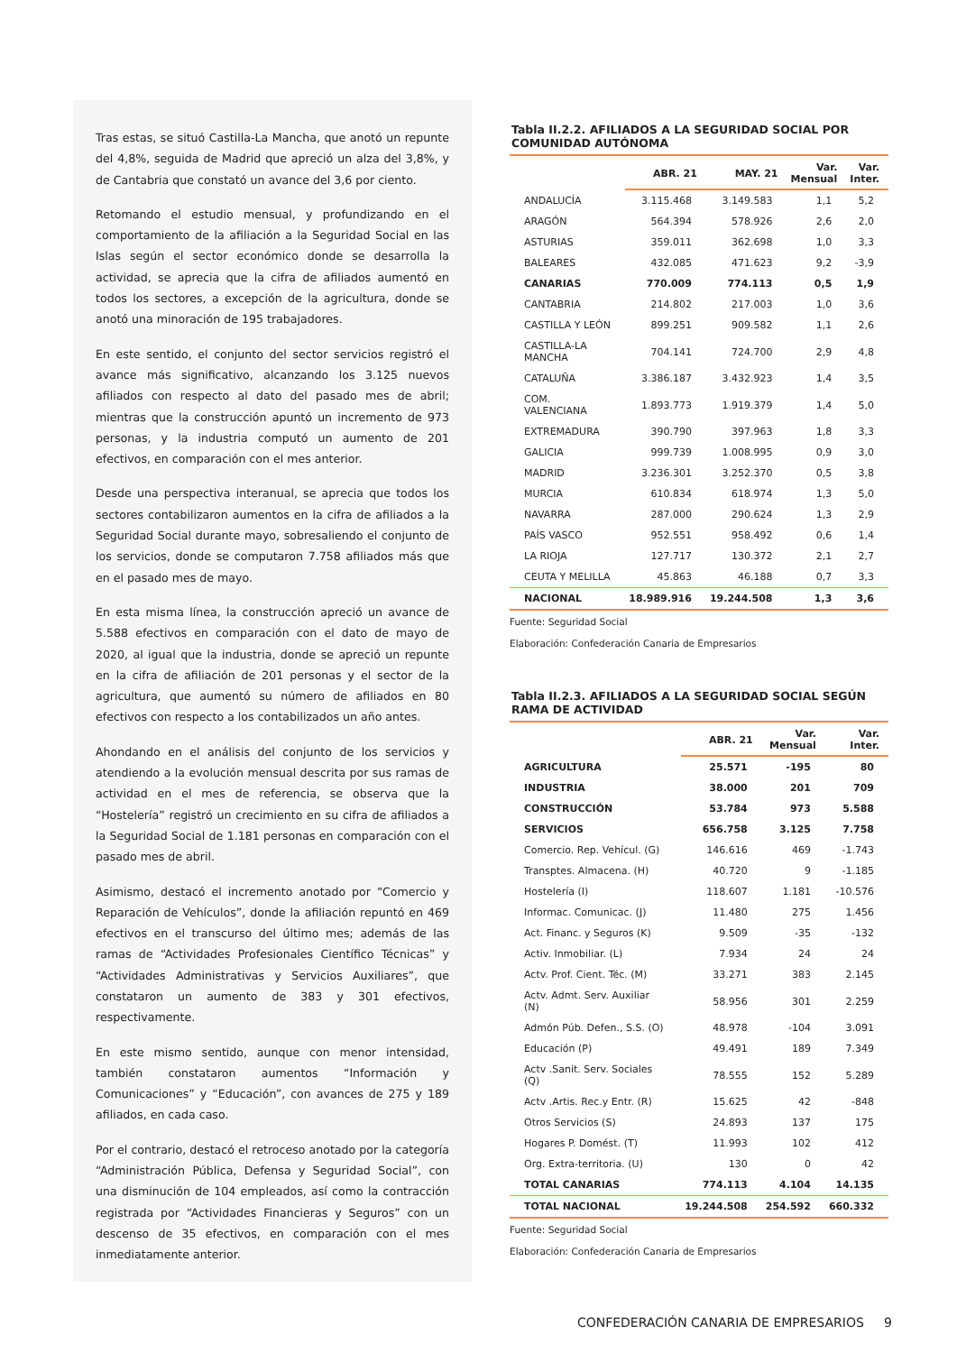Tras estas, se situó Castilla-La Mancha, que anotó un repunte del 4,8%, seguida de Madrid que apreció un alza del 3,8%, y de Cantabria que constató un avance del 3,6 por ciento.
Retomando el estudio mensual, y profundizando en el comportamiento de la afiliación a la Seguridad Social en las Islas según el sector económico donde se desarrolla la actividad, se aprecia que la cifra de afiliados aumentó en todos los sectores, a excepción de la agricultura, donde se anotó una minoración de 195 trabajadores.
En este sentido, el conjunto del sector servicios registró el avance más significativo, alcanzando los 3.125 nuevos afiliados con respecto al dato del pasado mes de abril; mientras que la construcción apuntó un incremento de 973 personas, y la industria computó un aumento de 201 efectivos, en comparación con el mes anterior.
Desde una perspectiva interanual, se aprecia que todos los sectores contabilizaron aumentos en la cifra de afiliados a la Seguridad Social durante mayo, sobresaliendo el conjunto de los servicios, donde se computaron 7.758 afiliados más que en el pasado mes de mayo.
En esta misma línea, la construcción apreció un avance de 5.588 efectivos en comparación con el dato de mayo de 2020, al igual que la industria, donde se apreció un repunte en la cifra de afiliación de 201 personas y el sector de la agricultura, que aumentó su número de afiliados en 80 efectivos con respecto a los contabilizados un año antes.
Ahondando en el análisis del conjunto de los servicios y atendiendo a la evolución mensual descrita por sus ramas de actividad en el mes de referencia, se observa que la “Hostelería” registró un crecimiento en su cifra de afiliados a la Seguridad Social de 1.181 personas en comparación con el pasado mes de abril.
Asimismo, destacó el incremento anotado por “Comercio y Reparación de Vehículos”, donde la afiliación repuntó en 469 efectivos en el transcurso del último mes; además de las ramas de “Actividades Profesionales Científico Técnicas” y “Actividades Administrativas y Servicios Auxiliares”, que constataron un aumento de 383 y 301 efectivos, respectivamente.
En este mismo sentido, aunque con menor intensidad, también constataron aumentos “Información y Comunicaciones” y “Educación”, con avances de 275 y 189 afiliados, en cada caso.
Por el contrario, destacó el retroceso anotado por la categoría “Administración Pública, Defensa y Seguridad Social”, con una disminución de 104 empleados, así como la contracción registrada por “Actividades Financieras y Seguros” con un descenso de 35 efectivos, en comparación con el mes inmediatamente anterior.
Tabla II.2.2. AFILIADOS A LA SEGURIDAD SOCIAL POR COMUNIDAD AUTÓNOMA
| | ABR. 21 | MAY. 21 | Var. Mensual | Var. Inter. |
| --- | --- | --- | --- | --- |
| ANDALUCÍA | 3.115.468 | 3.149.583 | 1,1 | 5,2 |
| ARAGÓN | 564.394 | 578.926 | 2,6 | 2,0 |
| ASTURIAS | 359.011 | 362.698 | 1,0 | 3,3 |
| BALEARES | 432.085 | 471.623 | 9,2 | -3,9 |
| CANARIAS | 770.009 | 774.113 | 0,5 | 1,9 |
| CANTABRIA | 214.802 | 217.003 | 1,0 | 3,6 |
| CASTILLA Y LEÓN | 899.251 | 909.582 | 1,1 | 2,6 |
| CASTILLA-LA MANCHA | 704.141 | 724.700 | 2,9 | 4,8 |
| CATALUÑA | 3.386.187 | 3.432.923 | 1,4 | 3,5 |
| COM. VALENCIANA | 1.893.773 | 1.919.379 | 1,4 | 5,0 |
| EXTREMADURA | 390.790 | 397.963 | 1,8 | 3,3 |
| GALICIA | 999.739 | 1.008.995 | 0,9 | 3,0 |
| MADRID | 3.236.301 | 3.252.370 | 0,5 | 3,8 |
| MURCIA | 610.834 | 618.974 | 1,3 | 5,0 |
| NAVARRA | 287.000 | 290.624 | 1,3 | 2,9 |
| PAÍS VASCO | 952.551 | 958.492 | 0,6 | 1,4 |
| LA RIOJA | 127.717 | 130.372 | 2,1 | 2,7 |
| CEUTA Y MELILLA | 45.863 | 46.188 | 0,7 | 3,3 |
| NACIONAL | 18.989.916 | 19.244.508 | 1,3 | 3,6 |
Fuente: Seguridad Social
Elaboración: Confederación Canaria de Empresarios
Tabla II.2.3. AFILIADOS A LA SEGURIDAD SOCIAL SEGÚN RAMA DE ACTIVIDAD
| | ABR. 21 | Var. Mensual | Var. Inter. |
| --- | --- | --- | --- |
| AGRICULTURA | 25.571 | -195 | 80 |
| INDUSTRIA | 38.000 | 201 | 709 |
| CONSTRUCCIÓN | 53.784 | 973 | 5.588 |
| SERVICIOS | 656.758 | 3.125 | 7.758 |
| Comercio. Rep. Vehícul. (G) | 146.616 | 469 | -1.743 |
| Transptes. Almacena. (H) | 40.720 | 9 | -1.185 |
| Hostelería (I) | 118.607 | 1.181 | -10.576 |
| Informac. Comunicac. (J) | 11.480 | 275 | 1.456 |
| Act. Financ. y Seguros (K) | 9.509 | -35 | -132 |
| Activ. Inmobiliar. (L) | 7.934 | 24 | 24 |
| Actv. Prof. Cient. Téc. (M) | 33.271 | 383 | 2.145 |
| Actv. Admt. Serv. Auxiliar (N) | 58.956 | 301 | 2.259 |
| Admón Púb. Defen., S.S. (O) | 48.978 | -104 | 3.091 |
| Educación (P) | 49.491 | 189 | 7.349 |
| Actv .Sanit. Serv. Sociales (Q) | 78.555 | 152 | 5.289 |
| Actv .Artis. Rec.y Entr. (R) | 15.625 | 42 | -848 |
| Otros Servicios (S) | 24.893 | 137 | 175 |
| Hogares P. Domést. (T) | 11.993 | 102 | 412 |
| Org. Extra-territoria. (U) | 130 | 0 | 42 |
| TOTAL CANARIAS | 774.113 | 4.104 | 14.135 |
| TOTAL NACIONAL | 19.244.508 | 254.592 | 660.332 |
Fuente: Seguridad Social
Elaboración: Confederación Canaria de Empresarios
CONFEDERACIÓN CANARIA DE EMPRESARIOS 9